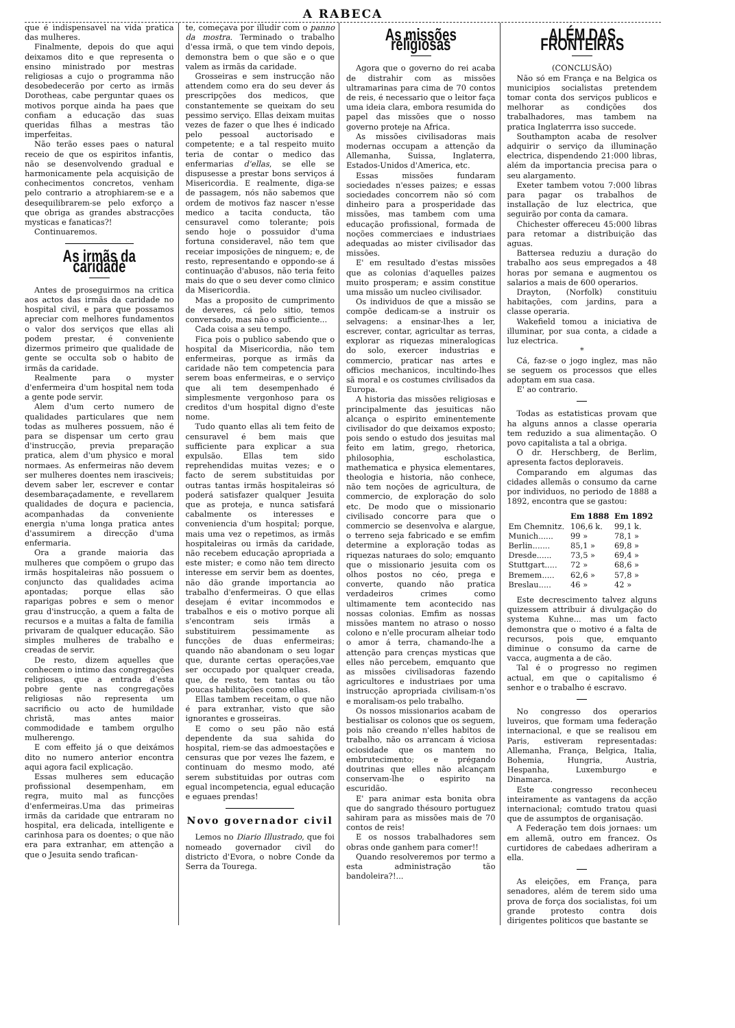A RABECA
que é indispensavel na vida pratica das mulheres.
Finalmente, depois do que aqui deixamos dito e que representa o ensino ministrado por mestras religiosas a cujo o programma não desobedecerão por certo as irmãs Dorotheas, cabe perguntar quaes os motivos porque ainda ha paes que confiam a educação das suas queridas filhas a mestras tão imperfeitas.
Não terão esses paes o natural receio de que os espiritos infantis, não se desenvolvendo gradual e harmonicamente pela acquisição de conhecimentos concretos, venham pelo contrario a atrophiarem-se e a desequilibrarem-se pelo exforço a que obriga as grandes abstracções mysticas e fanaticas?!
Continuaremos.
As irmãs da caridade
Antes de proseguirmos na critica aos actos das irmãs da caridade no hospital civil, e para que possamos apreciar com melhores fundamentos o valor dos serviços que ellas ali podem prestar, é conveniente dizermos primeiro que qualidade de gente se occulta sob o habito de irmãs da caridade.
Realmente para o myster d'enfermeira d'um hospital nem toda a gente pode servir.
Alem d'um certo numero de qualidades particulares que nem todas as mulheres possuem, não é para se dispensar um certo grau d'instrucção, previa preparação pratica, alem d'um physico e moral normaes. As enfermeiras não devem ser mulheres doentes nem irasciveis; devem saber ler, escrever e contar desembaraçadamente, e revellarem qualidades de doçura e paciencia, acompanhadas da conveniente energia n'uma longa pratica antes d'assumirem a direcção d'uma enfermaria.
Ora a grande maioria das mulheres que compõem o grupo das irmãs hospitaleiras não possuem o conjuncto das qualidades acima apontadas; porque ellas são raparigas pobres e sem o menor grau d'instrucção, a quem a falta de recursos e a muitas a falta de familia privaram de qualquer educação. São simples mulheres de trabalho e creadas de servir.
De resto, dizem aquelles que conhecem o intimo das congregações religiosas, que a entrada d'esta pobre gente nas congregações religiosas não representa um sacrificio ou acto de humildade christã, mas antes maior commodidade e tambem orgulho mulherengo.
E com effeito já o que deixámos dito no numero anterior encontra aqui agora facil explicação.
Essas mulheres sem educação profissional desempenham, em regra, muito mal as funcções d'enfermeiras.Uma das primeiras irmãs da caridade que entraram no hospital, era delicada, intelligente e carinhosa para os doentes; o que não era para extranhar, em attenção a que o Jesuita sendo trafican-
te, começava por illudir com o panno da mostra. Terminado o trabalho d'essa irmã, o que tem vindo depois, demonstra bem o que são e o que valem as irmãs da caridade.
Grosseiras e sem instrucção não attendem como era do seu dever ás prescripções dos medicos, que constantemente se queixam do seu pessimo serviço. Ellas deixam muitas vezes de fazer o que lhes é indicado pelo pessoal auctorisado e competente; e a tal respeito muito teria de contar o medico das enfermarias d'ellas, se elle se dispusesse a prestar bons serviços á Misericordia. E realmente, diga-se de passagem, nós não sabemos que ordem de motivos faz nascer n'esse medico a tacita conducta, tão censuravel como tolerante; pois sendo hoje o possuidor d'uma fortuna consideravel, não tem que receiar imposições de ninguem; e, de resto, representando e oppondo-se á continuação d'abusos, não teria feito mais do que o seu dever como clinico da Misericordia.
Mas a proposito de cumprimento de deveres, cá pelo sitio, temos conversado, mas não o sufficiente...
Cada coisa a seu tempo.
Fica pois o publico sabendo que o hospital da Misericordia, não tem enfermeiras, porque as irmãs da caridade não tem competencia para serem boas enfermeiras, e o serviço que ali tem desempenhado é simplesmente vergonhoso para os creditos d'um hospital digno d'este nome.
Tudo quanto ellas ali tem feito de censuravel é bem mais que sufficiente para explicar a sua expulsão. Ellas tem sido reprehendidas muitas vezes; e o facto de serem substituidas por outras tantas irmãs hospitaleiras só poderá satisfazer qualquer Jesuita que as proteja, e nunca satisfará cabalmente os interesses e conveniencia d'um hospital; porque, mais uma vez o repetimos, as irmãs hospitaleiras ou irmãs da caridade, não recebem educação apropriada a este mister; e como não tem directo interesse em servir bem as doentes, não dão grande importancia ao trabalho d'enfermeiras. O que ellas desejam é evitar incommodos e trabalhos e eis o motivo porque ali s'encontram seis irmãs a substituirem pessimamente as funcções de duas enfermeiras; quando não abandonam o seu logar que, durante certas operações,vae ser occupado por qualquer creada, que, de resto, tem tantas ou tão poucas habilitações como ellas.
Ellas tambem receitam, o que não é para extranhar, visto que são ignorantes e grosseiras.
E como o seu pão não está dependente da sua sahida do hospital, riem-se das admoestações e censuras que por vezes lhe fazem, e continuam do mesmo modo, até serem substituidas por outras com egual incompetencia, egual educação e eguaes prendas!
Novo governador civil
Lemos no Diario Illustrado, que foi nomeado governador civil do districto d'Evora, o nobre Conde da Serra da Tourega.
As missões religiosas
Agora que o governo do rei acaba de distrahir com as missões ultramarinas para cima de 70 contos de reis, é necessario que o leitor faça uma ideia clara, embora resumida do papel das missões que o nosso governo proteje na Africa.
As missões civilisadoras mais modernas occupam a attenção da Allemanha, Suissa, Inglaterra, Estados-Unidos d'America, etc.
Essas missões fundaram sociedades n'esses paizes; e essas sociedades concorrem não só com dinheiro para a prosperidade das missões, mas tambem com uma educação profissional, formada de noções commerciaes e industriaes adequadas ao mister civilisador das missões.
E' em resultado d'estas missões que as colonias d'aquelles paizes muito prosperam; e assim constitue uma missão um nucleo civilisador.
Os individuos de que a missão se compõe dedicam-se a instruir os selvagens: a ensinar-lhes a ler, escrever, contar, agricultar as terras, explorar as riquezas mineralogicas do solo, exercer industrias e commercio, praticar nas artes e officios mechanicos, incultindo-lhes sã moral e os costumes civilisados da Europa.
A historia das missões religiosas e principalmente das jesuiticas não alcança o espirito eminentemente civilisador do que deixamos exposto; pois sendo o estudo dos jesuitas mal feito em latim, grego, rhetorica, philosophia, escholastica, mathematica e physica elementares, theologia e historia, não conhece, não tem noções de agricultura, de commercio, de exploração do solo etc. De modo que o missionario civilisado concorre para que o commercio se desenvolva e alargue, o terreno seja fabricado e se emfim determine a exploração todas as riquezas naturaes do solo; emquanto que o missionario jesuita com os olhos postos no céo, prega e converte, quando não pratica verdadeiros crimes como ultimamente tem acontecido nas nossas colonias. Emfim as nossas missões mantem no atraso o nosso colono e n'elle procuram alheiar todo o amor á terra, chamando-lhe a attenção para crenças mysticas que elles não percebem, emquanto que as missões civilisadoras fazendo agricultores e industriaes por uma instrucção apropriada civilisam-n'os e moralisam-os pelo trabalho.
Os nossos missionarios acabam de bestialisar os colonos que os seguem, pois não creando n'elles habitos de trabalho, não os arrancam á viciosa ociosidade que os mantem no embrutecimento; e prégando doutrinas que elles não alcançam conservam-lhe o espirito na escuridão.
E' para animar esta bonita obra que do sangrado thésouro portuguez sahiram para as missões mais de 70 contos de reis!
E os nossos trabalhadores sem obras onde ganhem para comer!!
Quando resolveremos por termo a esta administração tão bandoleira?!...
ALÉM DAS FRONTEIRAS
(CONCLUSÃO)
Não só em França e na Belgica os municipios socialistas pretendem tomar conta dos serviços publicos e melhorar as condições dos trabalhadores, mas tambem na pratica Inglaterrra isso succede.
Southampton acaba de resolver adquirir o serviço da illuminação electrica, dispendendo 21:000 libras, além da importancia precisa para o seu alargamento.
Exeter tambem votou 7:000 libras para pagar os trabalhos de installação de luz electrica, que seguirão por conta da camara.
Chichester offereceu 45:000 libras para retomar a distribuição das aguas.
Battersea reduziu a duração do trabalho aos seus empregados a 48 horas por semana e augmentou os salarios a mais de 600 operarios.
Drayton, (Norfolk) constituiu habitações, com jardins, para a classe operaria.
Wakefield tomou a iniciativa de illuminar, por sua conta, a cidade a luz electrica.
*
Cá, faz-se o jogo inglez, mas não se seguem os processos que elles adoptam em sua casa.
E' ao contrario.
Todas as estatisticas provam que ha alguns annos a classe operaria tem reduzido a sua alimentação. O povo capitalista a tal a obriga.
O dr. Herschberg, de Berlim, apresenta factos deploraveis.
Comparando em algumas das cidades allemãs o consumo da carne por individuos, no periodo de 1888 a 1892, encontra que se gastou:
| | Em 1888 | Em 1892 |
| --- | --- | --- |
| Em Chemnitz. | 106,6 k. | 99,1 k. |
| Munich...... | 99 » | 78,1 » |
| Berlin....... | 85,1 » | 69,8 » |
| Dresde...... | 73,5 » | 69,4 » |
| Stuttgart..... | 72 » | 68,6 » |
| Bremem..... | 62,6 » | 57,8 » |
| Breslau..... | 46 » | 42 » |
Este decrescimento talvez alguns quizessem attribuir á divulgação do systema Kuhne... mas um facto demonstra que o motivo é a falta de recursos, pois que, emquanto diminue o consumo da carne de vacca, augmenta a de cão.
Tal é o progresso no regimen actual, em que o capitalismo é senhor e o trabalho é escravo.
No congresso dos operarios luveiros, que formam uma federação internacional, e que se realisou em Paris, estiveram representadas: Allemanha, França, Belgica, Italia, Bohemia, Hungria, Austria, Hespanha, Luxemburgo e Dinamarca.
Este congresso reconheceu inteiramente as vantagens da acção internacional; comtudo tratou quasi que de assumptos de organisação.
A Federação tem dois jornaes: um em allemã, outro em francez. Os curtidores de cabedaes adheriram a ella.
As eleições, em França, para senadores, além de terem sido uma prova de força dos socialistas, foi um grande protesto contra dois dirigentes politicos que bastante se